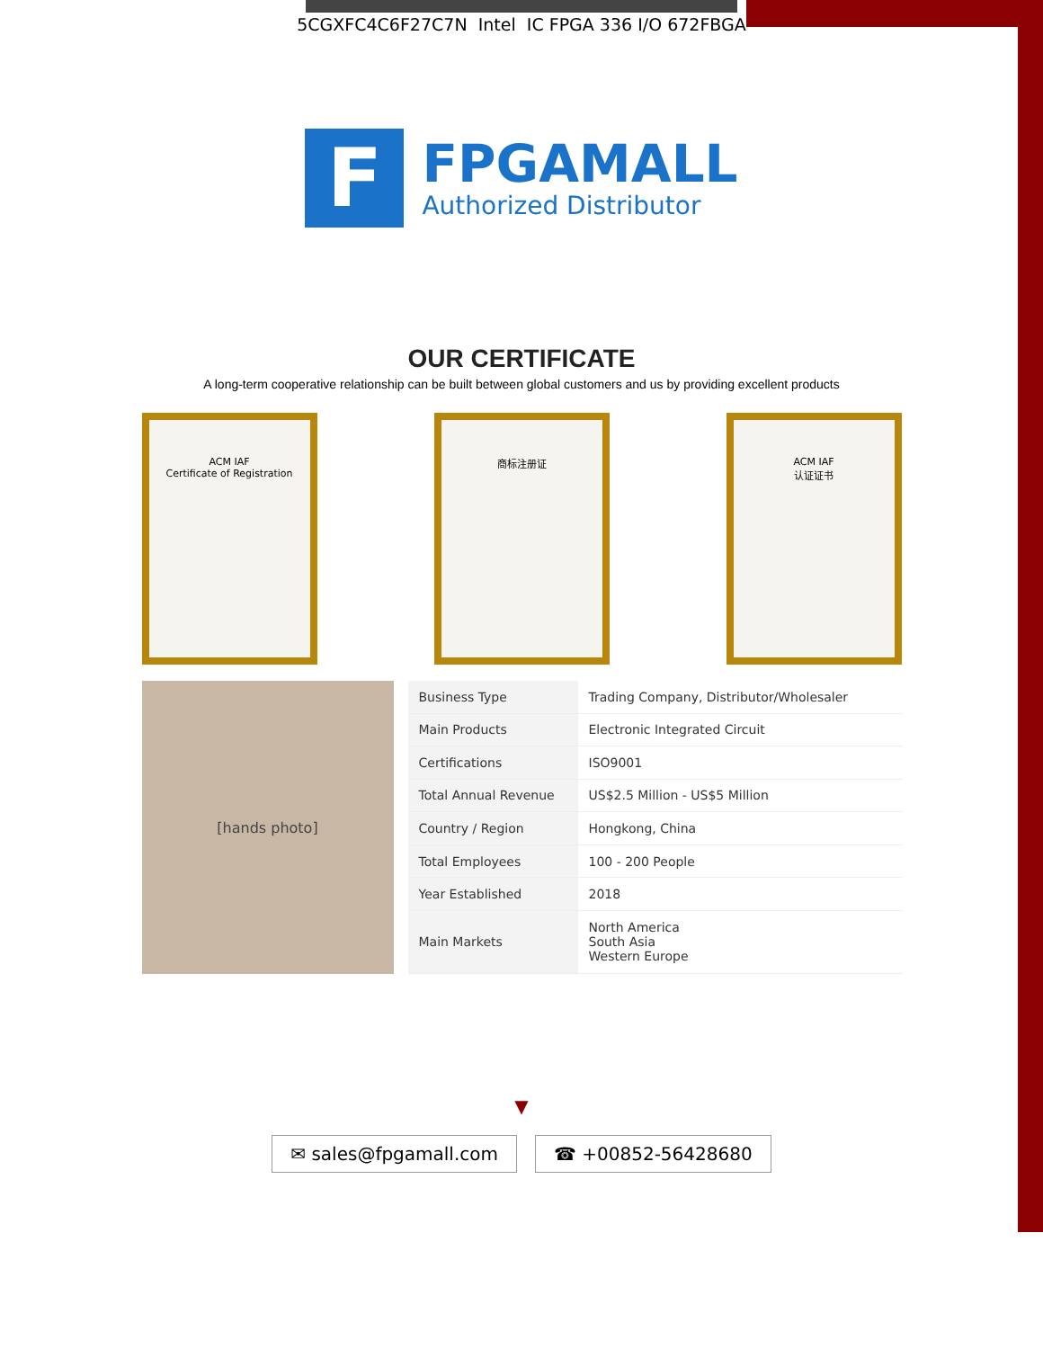5CGXFC4C6F27C7N Intel IC FPGA 336 I/O 672FBGA
F
FPGAMALL
Authorized Distributor
OUR CERTIFICATE
A long-term cooperative relationship can be built between global customers and us by providing excellent products
ACM IAF
Certificate of Registration
商标注册证 ACM IAF
认证证书
[hands photo]
| Business Type | Trading Company, Distributor/Wholesaler |
| Main Products | Electronic Integrated Circuit |
| Certifications | ISO9001 |
| Total Annual Revenue | US$2.5 Million - US$5 Million |
| Country / Region | Hongkong, China |
| Total Employees | 100 - 200 People |
| Year Established | 2018 |
| Main Markets | North America South Asia Western Europe |
▼
✉ sales@fpgamall.com ☎ +00852-56428680